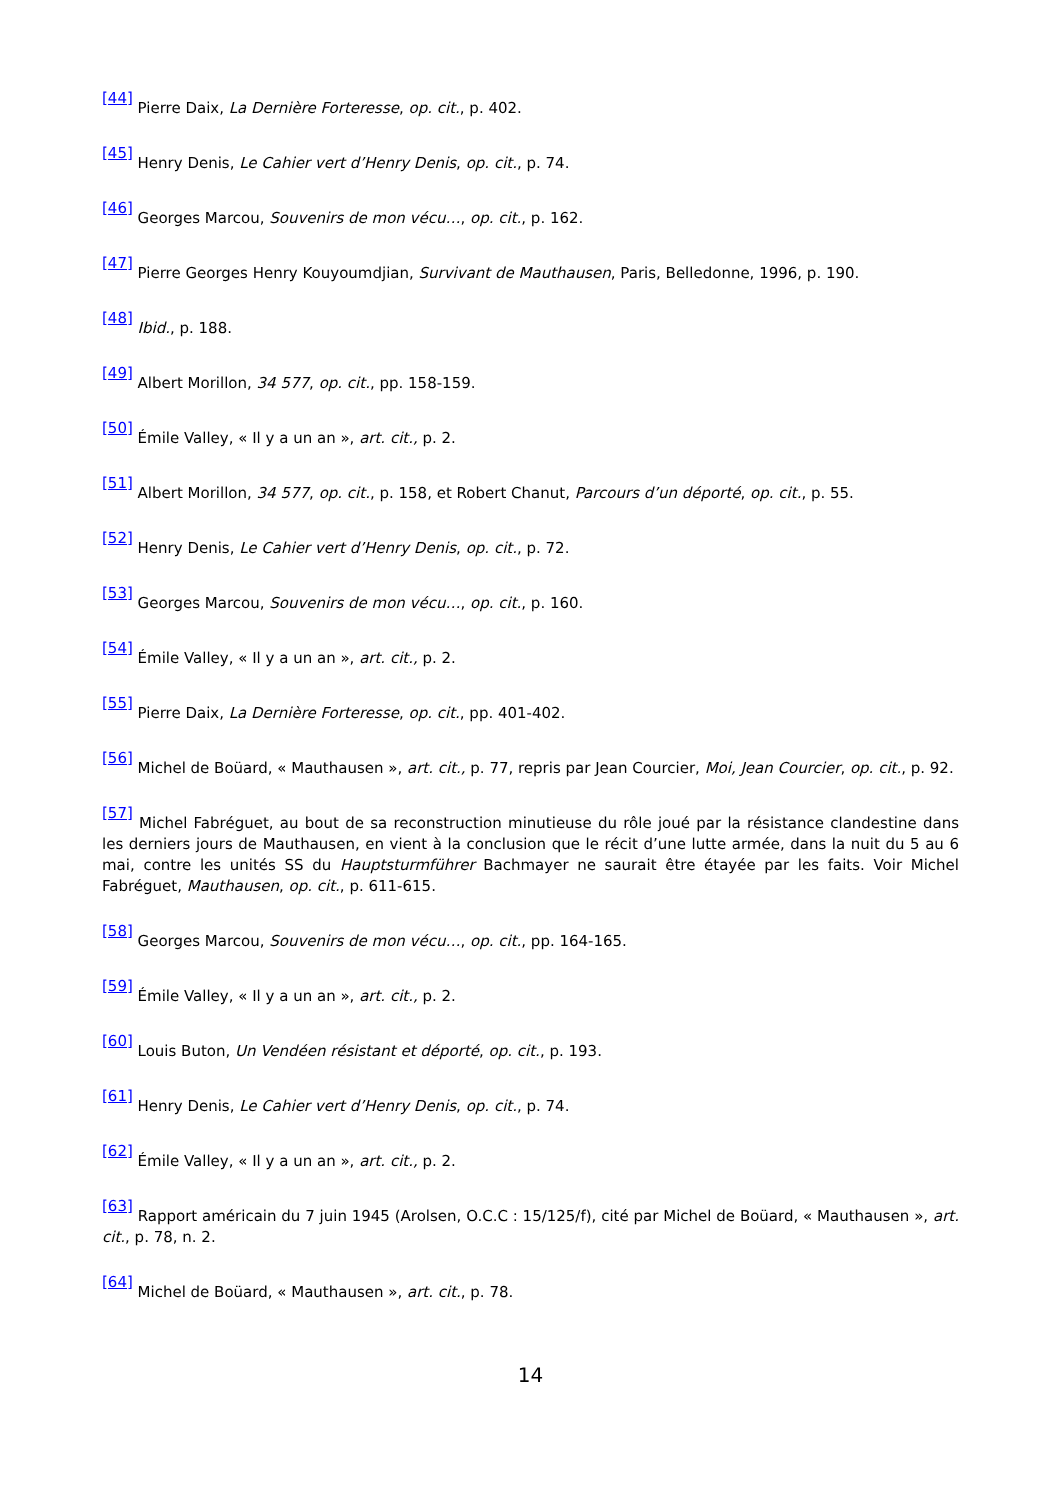<sup>[44]</sup> Pierre Daix, La Dernière Forteresse, op. cit., p. 402.
<sup>[45]</sup> Henry Denis, Le Cahier vert d’Henry Denis, op. cit., p. 74.
<sup>[46]</sup> Georges Marcou, Souvenirs de mon vécu…, op. cit., p. 162.
<sup>[47]</sup> Pierre Georges Henry Kouyoumdjian, Survivant de Mauthausen, Paris, Belledonne, 1996, p. 190.
<sup>[48]</sup> Ibid., p. 188.
<sup>[49]</sup> Albert Morillon, 34 577, op. cit., pp. 158-159.
<sup>[50]</sup> Émile Valley, « Il y a un an », art. cit., p. 2.
<sup>[51]</sup> Albert Morillon, 34 577, op. cit., p. 158, et Robert Chanut, Parcours d’un déporté, op. cit., p. 55.
<sup>[52]</sup> Henry Denis, Le Cahier vert d’Henry Denis, op. cit., p. 72.
<sup>[53]</sup> Georges Marcou, Souvenirs de mon vécu…, op. cit., p. 160.
<sup>[54]</sup> Émile Valley, « Il y a un an », art. cit., p. 2.
<sup>[55]</sup> Pierre Daix, La Dernière Forteresse, op. cit., pp. 401-402.
<sup>[56]</sup> Michel de Boüard, « Mauthausen », art. cit., p. 77, repris par Jean Courcier, Moi, Jean Courcier, op. cit., p. 92.
<sup>[57]</sup> Michel Fabréguet, au bout de sa reconstruction minutieuse du rôle joué par la résistance clandestine dans les derniers jours de Mauthausen, en vient à la conclusion que le récit d’une lutte armée, dans la nuit du 5 au 6 mai, contre les unités SS du Hauptsturmführer Bachmayer ne saurait être étayée par les faits. Voir Michel Fabréguet, Mauthausen, op. cit., p. 611-615.
<sup>[58]</sup> Georges Marcou, Souvenirs de mon vécu…, op. cit., pp. 164-165.
<sup>[59]</sup> Émile Valley, « Il y a un an », art. cit., p. 2.
<sup>[60]</sup> Louis Buton, Un Vendéen résistant et déporté, op. cit., p. 193.
<sup>[61]</sup> Henry Denis, Le Cahier vert d’Henry Denis, op. cit., p. 74.
<sup>[62]</sup> Émile Valley, « Il y a un an », art. cit., p. 2.
<sup>[63]</sup> Rapport américain du 7 juin 1945 (Arolsen, O.C.C : 15/125/f), cité par Michel de Boüard, « Mauthausen », art. cit., p. 78, n. 2.
<sup>[64]</sup> Michel de Boüard, « Mauthausen », art. cit., p. 78.
14